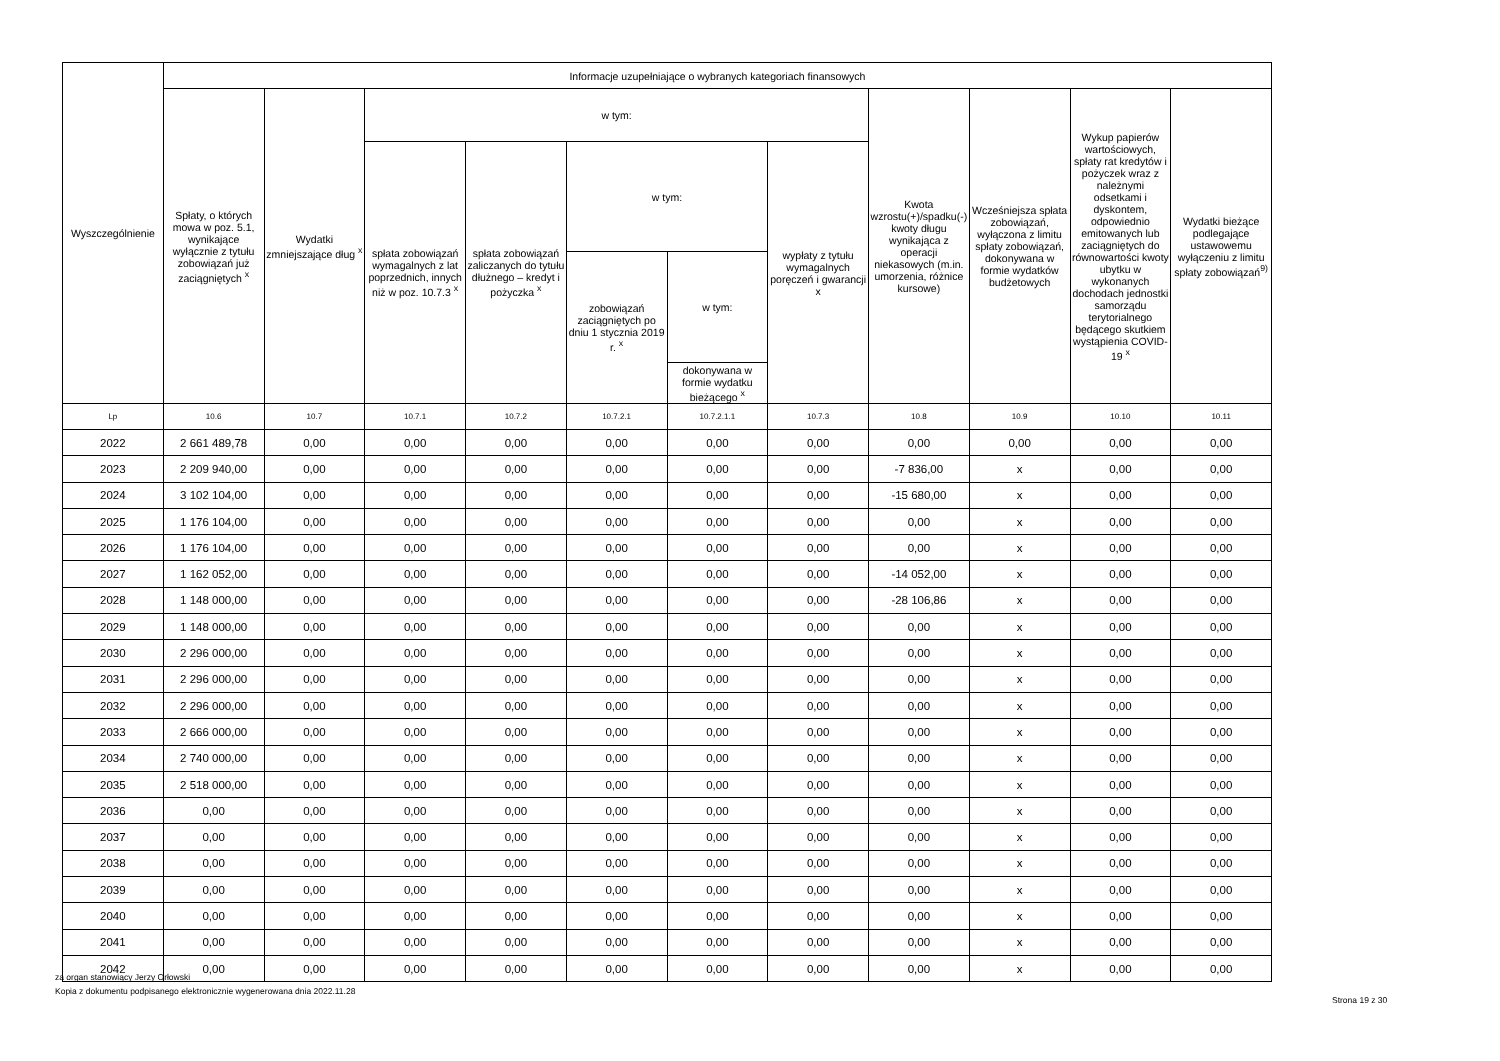| Wyszczególnienie | Informacje uzupełniające o wybranych kategoriach finansowych | | | | | | | | | | |
| --- | --- | --- | --- | --- | --- | --- | --- | --- | --- | --- | --- |
| | Spłaty, o których mowa w poz. 5.1, wynikające wyłącznie z tytułu zobowiązań już zaciągniętych <sup>x</sup> | Wydatki zmniejszające dług <sup>x</sup> | w tym: | | | | | Kwota wzrostu(+)/spadku(-) kwoty długu wynikająca z operacji niekasowych (m.in. umorzenia, różnice kursowe) | Wcześniejsza spłata zobowiązań, wyłączona z limitu spłaty zobowiązań, dokonywana w formie wydatków budżetowych | Wykup papierów wartościowych, spłaty rat kredytów i pożyczek wraz z należnymi odsetkami i dyskontem, odpowiednio emitowanych lub zaciągniętych do równowartości kwoty ubytku w wykonanych dochodach jednostki samorządu terytorialnego będącego skutkiem wystąpienia COVID-19 <sup>x</sup> | Wydatki bieżące podlegające ustawowemu wyłączeniu z limitu spłaty zobowiązań<sup>9)</sup> |
| | | | spłata zobowiązań wymagalnych z lat poprzednich, innych niż w poz. 10.7.3 <sup>x</sup> | spłata zobowiązań zaliczanych do tytułu dłużnego – kredyt i pożyczka <sup>x</sup> | w tym: | | wypłaty z tytułu wymagalnych poręczeń i gwarancji x | | | | |
| | | | | | zobowiązań zaciągniętych po dniu 1 stycznia 2019 r. <sup>x</sup> | w tym: | | | | | |
| | | | | | | dokonywana w formie wydatku bieżącego <sup>x</sup> | | | | | |
| Lp | 10.6 | 10.7 | 10.7.1 | 10.7.2 | 10.7.2.1 | 10.7.2.1.1 | 10.7.3 | 10.8 | 10.9 | 10.10 | 10.11 |
| 2022 | 2 661 489,78 | 0,00 | 0,00 | 0,00 | 0,00 | 0,00 | 0,00 | 0,00 | 0,00 | 0,00 | 0,00 |
| 2023 | 2 209 940,00 | 0,00 | 0,00 | 0,00 | 0,00 | 0,00 | 0,00 | -7 836,00 | x | 0,00 | 0,00 |
| 2024 | 3 102 104,00 | 0,00 | 0,00 | 0,00 | 0,00 | 0,00 | 0,00 | -15 680,00 | x | 0,00 | 0,00 |
| 2025 | 1 176 104,00 | 0,00 | 0,00 | 0,00 | 0,00 | 0,00 | 0,00 | 0,00 | x | 0,00 | 0,00 |
| 2026 | 1 176 104,00 | 0,00 | 0,00 | 0,00 | 0,00 | 0,00 | 0,00 | 0,00 | x | 0,00 | 0,00 |
| 2027 | 1 162 052,00 | 0,00 | 0,00 | 0,00 | 0,00 | 0,00 | 0,00 | -14 052,00 | x | 0,00 | 0,00 |
| 2028 | 1 148 000,00 | 0,00 | 0,00 | 0,00 | 0,00 | 0,00 | 0,00 | -28 106,86 | x | 0,00 | 0,00 |
| 2029 | 1 148 000,00 | 0,00 | 0,00 | 0,00 | 0,00 | 0,00 | 0,00 | 0,00 | x | 0,00 | 0,00 |
| 2030 | 2 296 000,00 | 0,00 | 0,00 | 0,00 | 0,00 | 0,00 | 0,00 | 0,00 | x | 0,00 | 0,00 |
| 2031 | 2 296 000,00 | 0,00 | 0,00 | 0,00 | 0,00 | 0,00 | 0,00 | 0,00 | x | 0,00 | 0,00 |
| 2032 | 2 296 000,00 | 0,00 | 0,00 | 0,00 | 0,00 | 0,00 | 0,00 | 0,00 | x | 0,00 | 0,00 |
| 2033 | 2 666 000,00 | 0,00 | 0,00 | 0,00 | 0,00 | 0,00 | 0,00 | 0,00 | x | 0,00 | 0,00 |
| 2034 | 2 740 000,00 | 0,00 | 0,00 | 0,00 | 0,00 | 0,00 | 0,00 | 0,00 | x | 0,00 | 0,00 |
| 2035 | 2 518 000,00 | 0,00 | 0,00 | 0,00 | 0,00 | 0,00 | 0,00 | 0,00 | x | 0,00 | 0,00 |
| 2036 | 0,00 | 0,00 | 0,00 | 0,00 | 0,00 | 0,00 | 0,00 | 0,00 | x | 0,00 | 0,00 |
| 2037 | 0,00 | 0,00 | 0,00 | 0,00 | 0,00 | 0,00 | 0,00 | 0,00 | x | 0,00 | 0,00 |
| 2038 | 0,00 | 0,00 | 0,00 | 0,00 | 0,00 | 0,00 | 0,00 | 0,00 | x | 0,00 | 0,00 |
| 2039 | 0,00 | 0,00 | 0,00 | 0,00 | 0,00 | 0,00 | 0,00 | 0,00 | x | 0,00 | 0,00 |
| 2040 | 0,00 | 0,00 | 0,00 | 0,00 | 0,00 | 0,00 | 0,00 | 0,00 | x | 0,00 | 0,00 |
| 2041 | 0,00 | 0,00 | 0,00 | 0,00 | 0,00 | 0,00 | 0,00 | 0,00 | x | 0,00 | 0,00 |
| 2042 | 0,00 | 0,00 | 0,00 | 0,00 | 0,00 | 0,00 | 0,00 | 0,00 | x | 0,00 | 0,00 |
za organ stanowiący Jerzy Orłowski
Kopia z dokumentu podpisanego elektronicznie wygenerowana dnia 2022.11.28
Strona 19 z 30